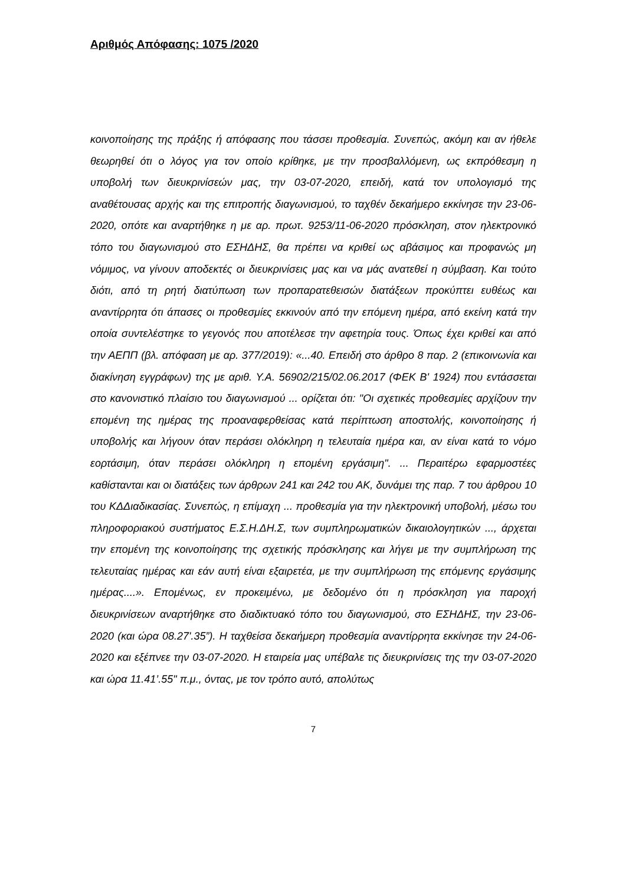Αριθμός Απόφασης: 1075 /2020
κοινοποίησης της πράξης ή απόφασης που τάσσει προθεσμία. Συνεπώς, ακόμη και αν ήθελε θεωρηθεί ότι ο λόγος για τον οποίο κρίθηκε, με την προσβαλλόμενη, ως εκπρόθεσμη η υποβολή των διευκρινίσεών μας, την 03-07-2020, επειδή, κατά τον υπολογισμό της αναθέτουσας αρχής και της επιτροπής διαγωνισμού, το ταχθέν δεκαήμερο εκκίνησε την 23-06-2020, οπότε και αναρτήθηκε η με αρ. πρωτ. 9253/11-06-2020 πρόσκληση, στον ηλεκτρονικό τόπο του διαγωνισμού στο ΕΣΗΔΗΣ, θα πρέπει να κριθεί ως αβάσιμος και προφανώς μη νόμιμος, να γίνουν αποδεκτές οι διευκρινίσεις μας και να μάς ανατεθεί η σύμβαση. Και τούτο διότι, από τη ρητή διατύπωση των προπαρατεθεισών διατάξεων προκύπτει ευθέως και αναντίρρητα ότι άπασες οι προθεσμίες εκκινούν από την επόμενη ημέρα, από εκείνη κατά την οποία συντελέστηκε το γεγονός που αποτέλεσε την αφετηρία τους. Όπως έχει κριθεί και από την ΑΕΠΠ (βλ. απόφαση με αρ. 377/2019): «...40. Επειδή στο άρθρο 8 παρ. 2 (επικοινωνία και διακίνηση εγγράφων) της με αριθ. Υ.Α. 56902/215/02.06.2017 (ΦΕΚ Β' 1924) που εντάσσεται στο κανονιστικό πλαίσιο του διαγωνισμού ... ορίζεται ότι: "Οι σχετικές προθεσμίες αρχίζουν την επομένη της ημέρας της προαναφερθείσας κατά περίπτωση αποστολής, κοινοποίησης ή υποβολής και λήγουν όταν περάσει ολόκληρη η τελευταία ημέρα και, αν είναι κατά το νόμο εορτάσιμη, όταν περάσει ολόκληρη η επομένη εργάσιμη". ... Περαιτέρω εφαρμοστέες καθίστανται και οι διατάξεις των άρθρων 241 και 242 του ΑΚ, δυνάμει της παρ. 7 του άρθρου 10 του ΚΔΔιαδικασίας. Συνεπώς, η επίμαχη ... προθεσμία για την ηλεκτρονική υποβολή, μέσω του πληροφοριακού συστήματος Ε.Σ.Η.ΔΗ.Σ, των συμπληρωματικών δικαιολογητικών ..., άρχεται την επομένη της κοινοποίησης της σχετικής πρόσκλησης και λήγει με την συμπλήρωση της τελευταίας ημέρας και εάν αυτή είναι εξαιρετέα, με την συμπλήρωση της επόμενης εργάσιμης ημέρας....». Επομένως, εν προκειμένω, με δεδομένο ότι η πρόσκληση για παροχή διευκρινίσεων αναρτήθηκε στο διαδικτυακό τόπο του διαγωνισμού, στο ΕΣΗΔΗΣ, την 23-06-2020 (και ώρα 08.27'.35”). Η ταχθείσα δεκαήμερη προθεσμία αναντίρρητα εκκίνησε την 24-06-2020 και εξέπνεε την 03-07-2020. Η εταιρεία μας υπέβαλε τις διευκρινίσεις της την 03-07-2020 και ώρα 11.41’.55" π.μ., όντας, με τον τρόπο αυτό, απολύτως
7